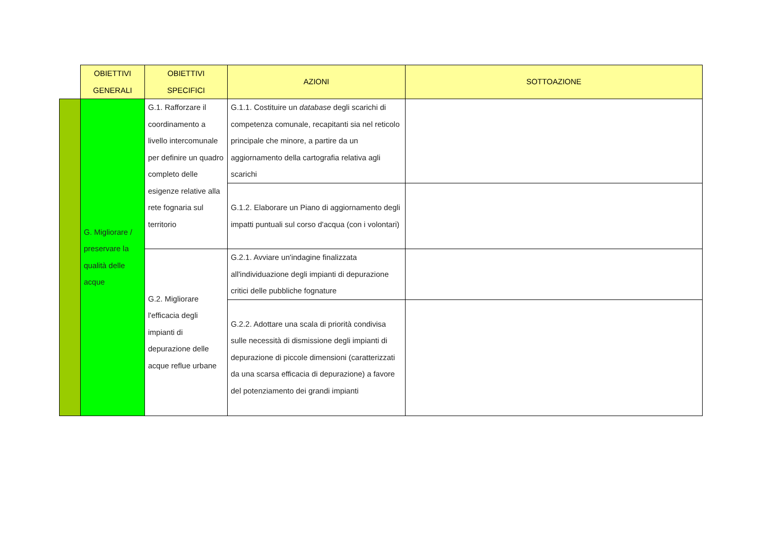| | OBIETTIVI GENERALI | OBIETTIVI SPECIFICI | AZIONI | SOTTOAZIONE |
| --- | --- | --- | --- | --- |
| | G. Migliorare / preservare la qualità delle acque | G.1. Rafforzare il coordinamento a livello intercomunale per definire un quadro completo delle esigenze relative alla rete fognaria sul territorio | G.1.1. Costituire un database degli scarichi di competenza comunale, recapitanti sia nel reticolo principale che minore, a partire da un aggiornamento della cartografia relativa agli scarichi | |
| | | | G.1.2. Elaborare un Piano di aggiornamento degli impatti puntuali sul corso d'acqua (con i volontari) | |
| | | G.2. Migliorare l'efficacia degli impianti di depurazione delle acque reflue urbane | G.2.1. Avviare un'indagine finalizzata all'individuazione degli impianti di depurazione critici delle pubbliche fognature | |
| | | | G.2.2. Adottare una scala di priorità condivisa sulle necessità di dismissione degli impianti di depurazione di piccole dimensioni (caratterizzati da una scarsa efficacia di depurazione) a favore del potenziamento dei grandi impianti | |